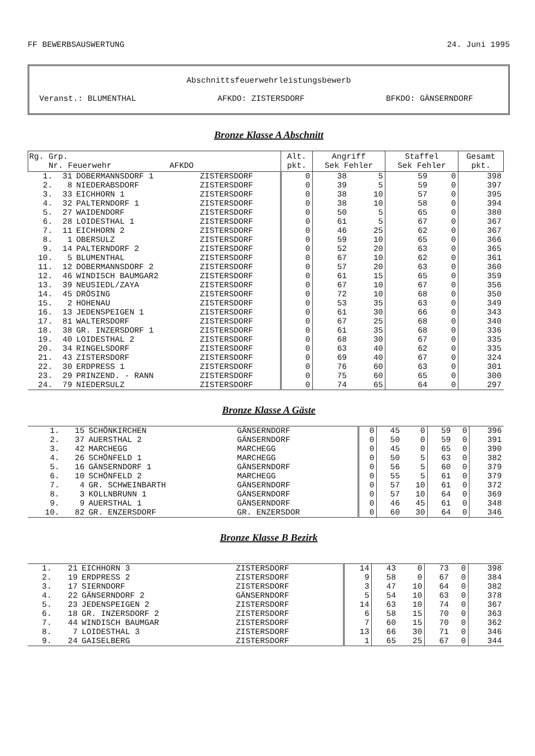FF BEWERBSAUSWERTUNG 24. Juni 1995
Abschnittsfeuerwehrleistungsbewerb
Veranst.: BLUMENTHAL AFKDO: ZISTERSDORF BFKDO: GÄNSERNDORF
Bronze Klasse A Abschnitt
| Rg. Grp. Nr. Feuerwehr AFKDO | | | | Alt. pkt. | Angriff Sek Fehler | | Staffel Sek Fehler | | Gesamt pkt. |
| --- | --- | --- | --- | --- | --- | --- | --- | --- | --- |
| 1. | 31 | DOBERMANNSDORF 1 | ZISTERSDORF | 0 | 38 | 5 | 59 | 0 | 398 |
| 2. | 8 | NIEDERABSDORF | ZISTERSDORF | 0 | 39 | 5 | 59 | 0 | 397 |
| 3. | 33 | EICHHORN 1 | ZISTERSDORF | 0 | 38 | 10 | 57 | 0 | 395 |
| 4. | 32 | PALTERNDORF 1 | ZISTERSDORF | 0 | 38 | 10 | 58 | 0 | 394 |
| 5. | 27 | WAIDENDORF | ZISTERSDORF | 0 | 50 | 5 | 65 | 0 | 380 |
| 6. | 28 | LOIDESTHAL 1 | ZISTERSDORF | 0 | 61 | 5 | 67 | 0 | 367 |
| 7. | 11 | EICHHORN 2 | ZISTERSDORF | 0 | 46 | 25 | 62 | 0 | 367 |
| 8. | 1 | OBERSULZ | ZISTERSDORF | 0 | 59 | 10 | 65 | 0 | 366 |
| 9. | 14 | PALTERNDORF 2 | ZISTERSDORF | 0 | 52 | 20 | 63 | 0 | 365 |
| 10. | 5 | BLUMENTHAL | ZISTERSDORF | 0 | 67 | 10 | 62 | 0 | 361 |
| 11. | 12 | DOBERMANNSDORF 2 | ZISTERSDORF | 0 | 57 | 20 | 63 | 0 | 360 |
| 12. | 46 | WINDISCH BAUMGAR2 | ZISTERSDORF | 0 | 61 | 15 | 65 | 0 | 359 |
| 13. | 39 | NEUSIEDL/ZAYA | ZISTERSDORF | 0 | 67 | 10 | 67 | 0 | 356 |
| 14. | 45 | DRÖSING | ZISTERSDORF | 0 | 72 | 10 | 68 | 0 | 350 |
| 15. | 2 | HOHENAU | ZISTERSDORF | 0 | 53 | 35 | 63 | 0 | 349 |
| 16. | 13 | JEDENSPEIGEN 1 | ZISTERSDORF | 0 | 61 | 30 | 66 | 0 | 343 |
| 17. | 81 | WALTERSDORF | ZISTERSDORF | 0 | 67 | 25 | 68 | 0 | 340 |
| 18. | 38 | GR. INZERSDORF 1 | ZISTERSDORF | 0 | 61 | 35 | 68 | 0 | 336 |
| 19. | 40 | LOIDESTHAL 2 | ZISTERSDORF | 0 | 68 | 30 | 67 | 0 | 335 |
| 20. | 34 | RINGELSDORF | ZISTERSDORF | 0 | 63 | 40 | 62 | 0 | 335 |
| 21. | 43 | ZISTERSDORF | ZISTERSDORF | 0 | 69 | 40 | 67 | 0 | 324 |
| 22. | 30 | ERDPRESS 1 | ZISTERSDORF | 0 | 76 | 60 | 63 | 0 | 301 |
| 23. | 29 | PRINZEND. - RANN | ZISTERSDORF | 0 | 75 | 60 | 65 | 0 | 300 |
| 24. | 79 | NIEDERSULZ | ZISTERSDORF | 0 | 74 | 65 | 64 | 0 | 297 |
Bronze Klasse A Gäste
| 1. | 15 | SCHÖNKIRCHEN | GÄNSERNDORF | 0 | 45 | 0 | 59 | 0 | 396 |
| 2. | 37 | AUERSTHAL 2 | GÄNSERNDORF | 0 | 50 | 0 | 59 | 0 | 391 |
| 3. | 42 | MARCHEGG | MARCHEGG | 0 | 45 | 0 | 65 | 0 | 390 |
| 4. | 26 | SCHÖNFELD 1 | MARCHEGG | 0 | 50 | 5 | 63 | 0 | 382 |
| 5. | 16 | GÄNSERNDORF 1 | GÄNSERNDORF | 0 | 56 | 5 | 60 | 0 | 379 |
| 6. | 10 | SCHÖNFELD 2 | MARCHEGG | 0 | 55 | 5 | 61 | 0 | 379 |
| 7. | 4 | GR. SCHWEINBARTH | GÄNSERNDORF | 0 | 57 | 10 | 61 | 0 | 372 |
| 8. | 3 | KOLLNBRUNN 1 | GÄNSERNDORF | 0 | 57 | 10 | 64 | 0 | 369 |
| 9. | 9 | AUERSTHAL 1 | GÄNSERNDORF | 0 | 46 | 45 | 61 | 0 | 348 |
| 10. | 82 | GR. ENZERSDORF | GR. ENZERSDOR | 0 | 60 | 30 | 64 | 0 | 346 |
Bronze Klasse B Bezirk
| 1. | 21 | EICHHORN 3 | ZISTERSDORF | 14 | 43 | 0 | 73 | 0 | 398 |
| 2. | 19 | ERDPRESS 2 | ZISTERSDORF | 9 | 58 | 0 | 67 | 0 | 384 |
| 3. | 17 | SIERNDORF | ZISTERSDORF | 3 | 47 | 10 | 64 | 0 | 382 |
| 4. | 22 | GÄNSERNDORF 2 | GÄNSERNDORF | 5 | 54 | 10 | 63 | 0 | 378 |
| 5. | 23 | JEDENSPEIGEN 2 | ZISTERSDORF | 14 | 63 | 10 | 74 | 0 | 367 |
| 6. | 18 | GR. INZERSDORF 2 | ZISTERSDORF | 6 | 58 | 15 | 70 | 0 | 363 |
| 7. | 44 | WINDISCH BAUMGAR | ZISTERSDORF | 7 | 60 | 15 | 70 | 0 | 362 |
| 8. | 7 | LOIDESTHAL 3 | ZISTERSDORF | 13 | 66 | 30 | 71 | 0 | 346 |
| 9. | 24 | GAISELBERG | ZISTERSDORF | 1 | 65 | 25 | 67 | 0 | 344 |